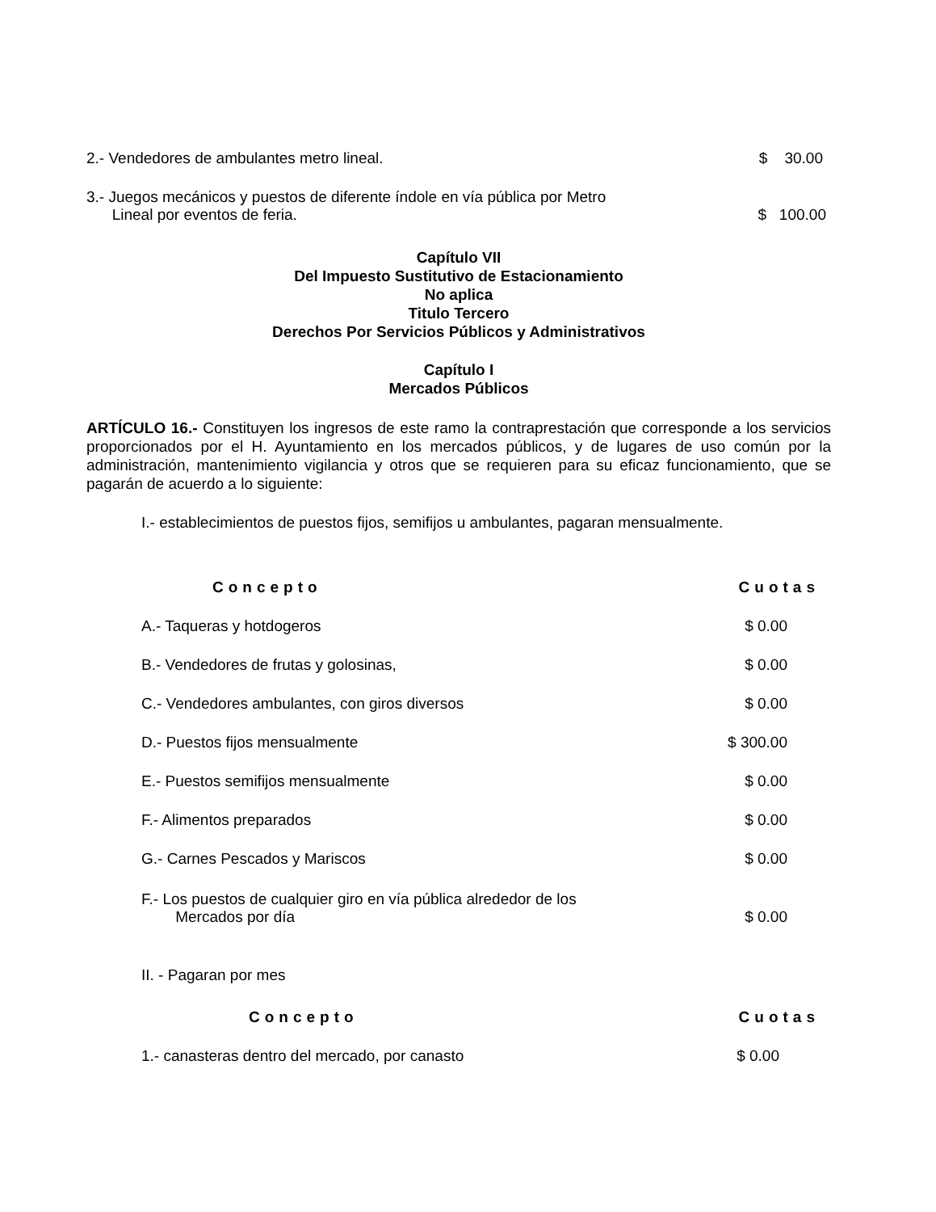2.- Vendedores de ambulantes metro lineal. $ 30.00
3.- Juegos mecánicos y puestos de diferente índole en vía pública por Metro
Lineal por eventos de feria. $ 100.00
Capítulo VII
Del Impuesto Sustitutivo de Estacionamiento
No aplica
Titulo Tercero
Derechos Por Servicios Públicos y Administrativos
Capítulo I
Mercados Públicos
ARTÍCULO 16.- Constituyen los ingresos de este ramo la contraprestación que corresponde a los servicios proporcionados por el H. Ayuntamiento en los mercados públicos, y de lugares de uso común por la administración, mantenimiento vigilancia y otros que se requieren para su eficaz funcionamiento, que se pagarán de acuerdo a lo siguiente:
I.- establecimientos de puestos fijos, semifijos u ambulantes, pagaran mensualmente.
| Concepto | Cuotas |
| --- | --- |
| A.- Taqueras y hotdogeros | $ 0.00 |
| B.- Vendedores de frutas y golosinas, | $ 0.00 |
| C.- Vendedores ambulantes, con giros diversos | $ 0.00 |
| D.- Puestos fijos mensualmente | $ 300.00 |
| E.- Puestos semifijos mensualmente | $ 0.00 |
| F.- Alimentos preparados | $ 0.00 |
| G.- Carnes Pescados y Mariscos | $ 0.00 |
| F.- Los puestos de cualquier giro en vía pública alrededor de los Mercados por día | $ 0.00 |
II. - Pagaran por mes
| Concepto | Cuotas |
| --- | --- |
| 1.- canasteras dentro del mercado, por canasto | $ 0.00 |